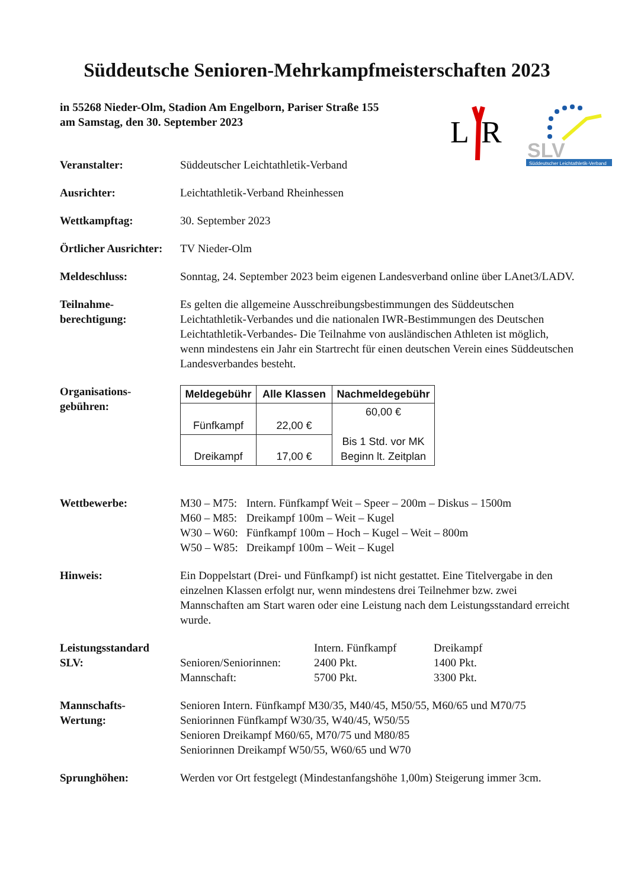Süddeutsche Senioren-Mehrkampfmeisterschaften 2023
in 55268 Nieder-Olm, Stadion Am Engelborn, Pariser Straße 155
am Samstag, den 30. September 2023
L
R
SLV
Süddeutscher Leichtathletik-Verband
Veranstalter: Süddeutscher Leichtathletik-Verband
Ausrichter: Leichtathletik-Verband Rheinhessen
Wettkampftag: 30. September 2023
Örtlicher Ausrichter:
TV Nieder-Olm
Meldeschluss: Sonntag, 24. September 2023 beim eigenen Landesverband online über LAnet3/LADV.
Teilnahme-
berechtigung:
Es gelten die allgemeine Ausschreibungsbestimmungen des Süddeutschen Leichtathletik-Verbandes und die nationalen IWR-Bestimmungen des Deutschen Leichtathletik-Verbandes- Die Teilnahme von ausländischen Athleten ist möglich, wenn mindestens ein Jahr ein Startrecht für einen deutschen Verein eines Süddeutschen Landesverbandes besteht.
Organisations-
gebühren:
| Meldegebühr | Alle Klassen | Nachmeldegebühr |
| --- | --- | --- |
| Fünfkampf | 22,00 € | 60,00 € Bis 1 Std. vor MK Beginn lt. Zeitplan |
| Dreikampf | 17,00 € | |
Wettbewerbe:
| M30 – M75: | Intern. Fünfkampf Weit – Speer – 200m – Diskus – 1500m |
| M60 – M85: | Dreikampf 100m – Weit – Kugel |
| W30 – W60: | Fünfkampf 100m – Hoch – Kugel – Weit – 800m |
| W50 – W85: | Dreikampf 100m – Weit – Kugel |
Hinweis: Ein Doppelstart (Drei- und Fünfkampf) ist nicht gestattet. Eine Titelvergabe in den einzelnen Klassen erfolgt nur, wenn mindestens drei Teilnehmer bzw. zwei Mannschaften am Start waren oder eine Leistung nach dem Leistungsstandard erreicht wurde.
Leistungsstandard
SLV:
| | Intern. Fünfkampf | Dreikampf |
| Senioren/Seniorinnen: | 2400 Pkt. | 1400 Pkt. |
| Mannschaft: | 5700 Pkt. | 3300 Pkt. |
Mannschafts-
Wertung:
Senioren Intern. Fünfkampf M30/35, M40/45, M50/55, M60/65 und M70/75
Seniorinnen Fünfkampf W30/35, W40/45, W50/55
Senioren Dreikampf M60/65, M70/75 und M80/85
Seniorinnen Dreikampf W50/55, W60/65 und W70
Sprunghöhen: Werden vor Ort festgelegt (Mindestanfangshöhe 1,00m) Steigerung immer 3cm.